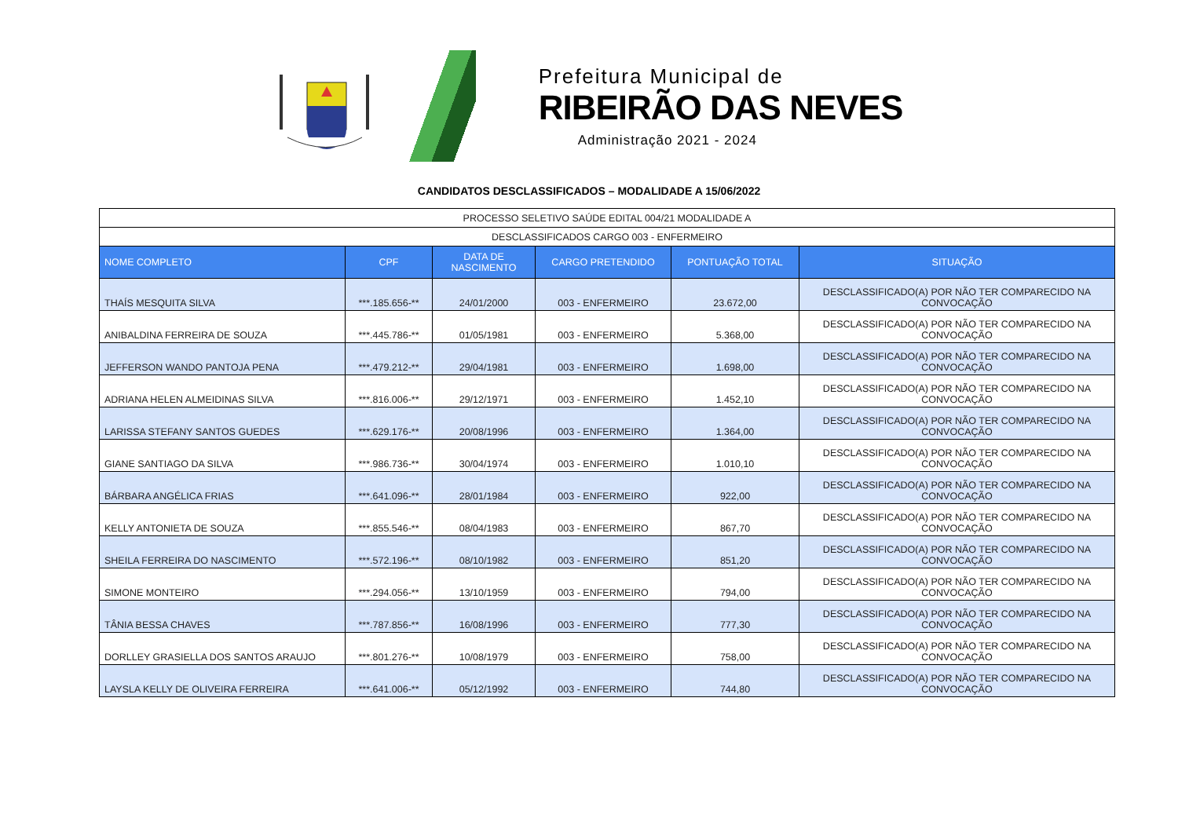Prefeitura Municipal de
RIBEIRÃO DAS NEVES
Administração 2021 - 2024
CANDIDATOS DESCLASSIFICADOS – MODALIDADE A 15/06/2022
| PROCESSO SELETIVO SAÚDE EDITAL 004/21 MODALIDADE A | | | | | |
| DESCLASSIFICADOS CARGO 003 - ENFERMEIRO | | | | | |
| NOME COMPLETO | CPF | DATA DE NASCIMENTO | CARGO PRETENDIDO | PONTUAÇÃO TOTAL | SITUAÇÃO |
| THAÍS MESQUITA SILVA | ***.185.656-** | 24/01/2000 | 003 - ENFERMEIRO | 23.672,00 | DESCLASSIFICADO(A) POR NÃO TER COMPARECIDO NA CONVOCAÇÃO |
| ANIBALDINA FERREIRA DE SOUZA | ***.445.786-** | 01/05/1981 | 003 - ENFERMEIRO | 5.368,00 | DESCLASSIFICADO(A) POR NÃO TER COMPARECIDO NA CONVOCAÇÃO |
| JEFFERSON WANDO PANTOJA PENA | ***.479.212-** | 29/04/1981 | 003 - ENFERMEIRO | 1.698,00 | DESCLASSIFICADO(A) POR NÃO TER COMPARECIDO NA CONVOCAÇÃO |
| ADRIANA HELEN ALMEIDINAS SILVA | ***.816.006-** | 29/12/1971 | 003 - ENFERMEIRO | 1.452,10 | DESCLASSIFICADO(A) POR NÃO TER COMPARECIDO NA CONVOCAÇÃO |
| LARISSA STEFANY SANTOS GUEDES | ***.629.176-** | 20/08/1996 | 003 - ENFERMEIRO | 1.364,00 | DESCLASSIFICADO(A) POR NÃO TER COMPARECIDO NA CONVOCAÇÃO |
| GIANE SANTIAGO DA SILVA | ***.986.736-** | 30/04/1974 | 003 - ENFERMEIRO | 1.010,10 | DESCLASSIFICADO(A) POR NÃO TER COMPARECIDO NA CONVOCAÇÃO |
| BÁRBARA ANGÉLICA FRIAS | ***.641.096-** | 28/01/1984 | 003 - ENFERMEIRO | 922,00 | DESCLASSIFICADO(A) POR NÃO TER COMPARECIDO NA CONVOCAÇÃO |
| KELLY ANTONIETA DE SOUZA | ***.855.546-** | 08/04/1983 | 003 - ENFERMEIRO | 867,70 | DESCLASSIFICADO(A) POR NÃO TER COMPARECIDO NA CONVOCAÇÃO |
| SHEILA FERREIRA DO NASCIMENTO | ***.572.196-** | 08/10/1982 | 003 - ENFERMEIRO | 851,20 | DESCLASSIFICADO(A) POR NÃO TER COMPARECIDO NA CONVOCAÇÃO |
| SIMONE MONTEIRO | ***.294.056-** | 13/10/1959 | 003 - ENFERMEIRO | 794,00 | DESCLASSIFICADO(A) POR NÃO TER COMPARECIDO NA CONVOCAÇÃO |
| TÂNIA BESSA CHAVES | ***.787.856-** | 16/08/1996 | 003 - ENFERMEIRO | 777,30 | DESCLASSIFICADO(A) POR NÃO TER COMPARECIDO NA CONVOCAÇÃO |
| DORLLEY GRASIELLA DOS SANTOS ARAUJO | ***.801.276-** | 10/08/1979 | 003 - ENFERMEIRO | 758,00 | DESCLASSIFICADO(A) POR NÃO TER COMPARECIDO NA CONVOCAÇÃO |
| LAYSLA KELLY DE OLIVEIRA FERREIRA | ***.641.006-** | 05/12/1992 | 003 - ENFERMEIRO | 744,80 | DESCLASSIFICADO(A) POR NÃO TER COMPARECIDO NA CONVOCAÇÃO |